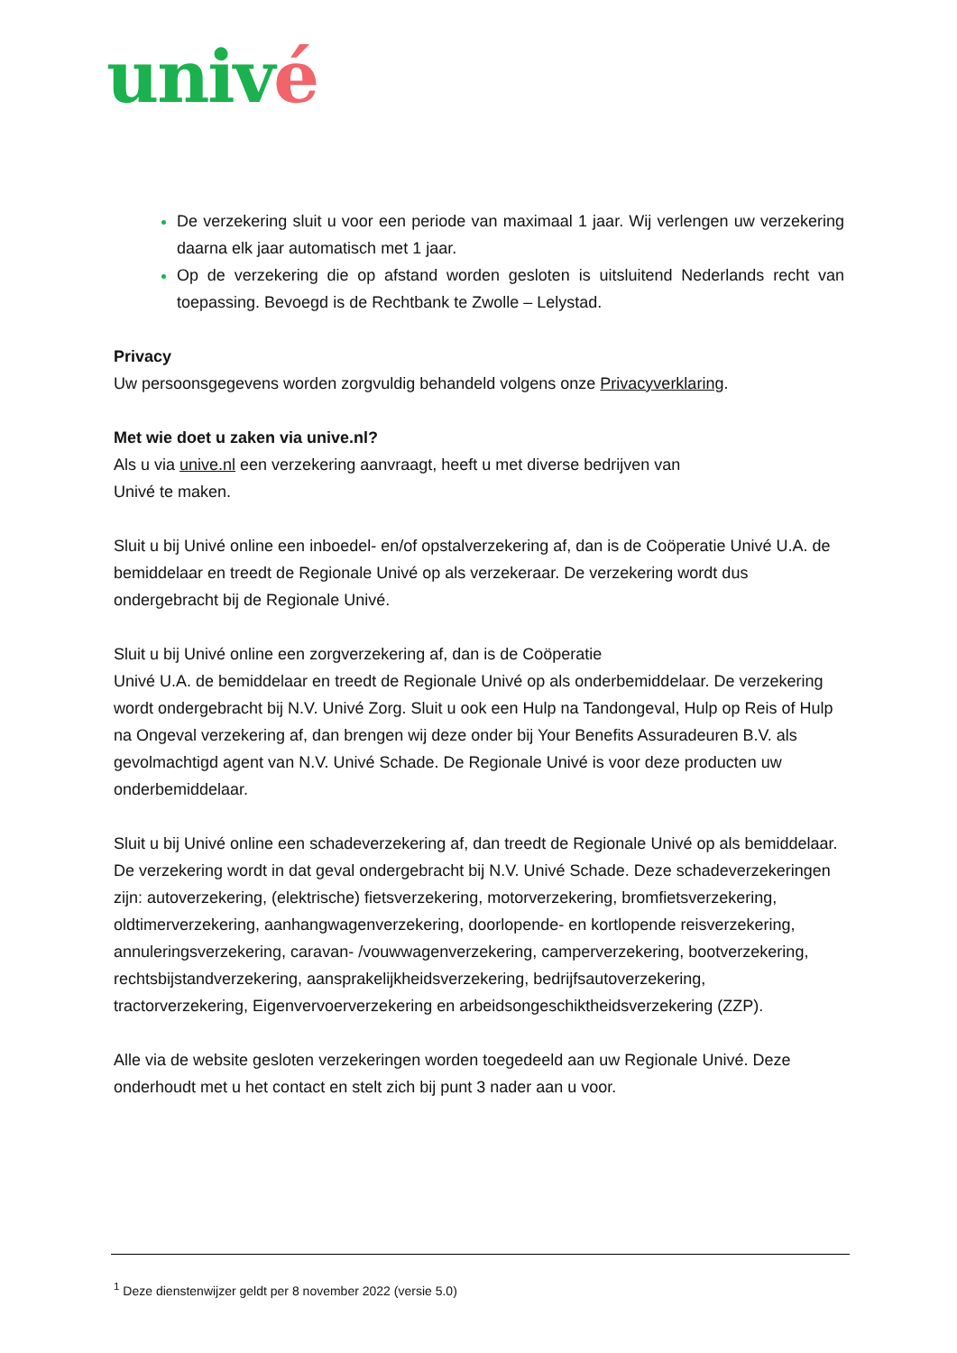univé
De verzekering sluit u voor een periode van maximaal 1 jaar. Wij verlengen uw verzekering daarna elk jaar automatisch met 1 jaar.
Op de verzekering die op afstand worden gesloten is uitsluitend Nederlands recht van toepassing. Bevoegd is de Rechtbank te Zwolle – Lelystad.
Privacy
Uw persoonsgegevens worden zorgvuldig behandeld volgens onze Privacyverklaring.
Met wie doet u zaken via unive.nl?
Als u via unive.nl een verzekering aanvraagt, heeft u met diverse bedrijven van
Univé te maken.
Sluit u bij Univé online een inboedel- en/of opstalverzekering af, dan is de Coöperatie Univé U.A. de bemiddelaar en treedt de Regionale Univé op als verzekeraar. De verzekering wordt dus ondergebracht bij de Regionale Univé.
Sluit u bij Univé online een zorgverzekering af, dan is de Coöperatie
Univé U.A. de bemiddelaar en treedt de Regionale Univé op als onderbemiddelaar. De verzekering wordt ondergebracht bij N.V. Univé Zorg. Sluit u ook een Hulp na Tandongeval, Hulp op Reis of Hulp na Ongeval verzekering af, dan brengen wij deze onder bij Your Benefits Assuradeuren B.V. als gevolmachtigd agent van N.V. Univé Schade. De Regionale Univé is voor deze producten uw onderbemiddelaar.
Sluit u bij Univé online een schadeverzekering af, dan treedt de Regionale Univé op als bemiddelaar. De verzekering wordt in dat geval ondergebracht bij N.V. Univé Schade. Deze schadeverzekeringen zijn: autoverzekering, (elektrische) fietsverzekering, motorverzekering, bromfietsverzekering, oldtimerverzekering, aanhangwagenverzekering, doorlopende- en kortlopende reisverzekering, annuleringsverzekering, caravan- /vouwwagenverzekering, camperverzekering, bootverzekering, rechtsbijstandverzekering, aansprakelijkheidsverzekering, bedrijfsautoverzekering, tractorverzekering, Eigenvervoerverzekering en arbeidsongeschiktheidsverzekering (ZZP).
Alle via de website gesloten verzekeringen worden toegedeeld aan uw Regionale Univé. Deze onderhoudt met u het contact en stelt zich bij punt 3 nader aan u voor.
<sup>1</sup> Deze dienstenwijzer geldt per 8 november 2022 (versie 5.0)